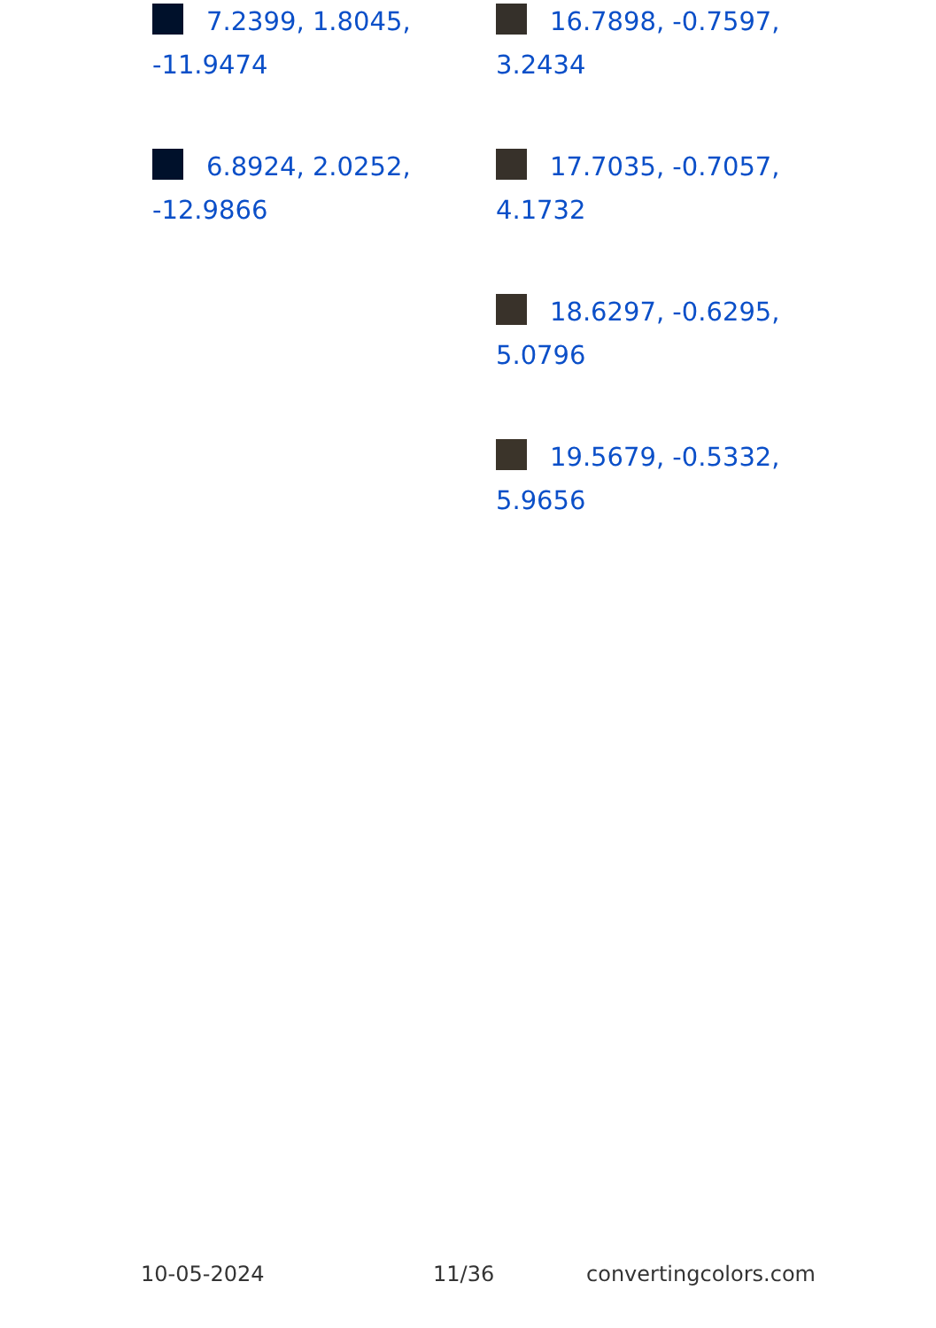7.2399, 1.8045, -11.9474
6.8924, 2.0252, -12.9866
16.7898, -0.7597, 3.2434
17.7035, -0.7057, 4.1732
18.6297, -0.6295, 5.0796
19.5679, -0.5332, 5.9656
10-05-2024 11/36 convertingcolors.com